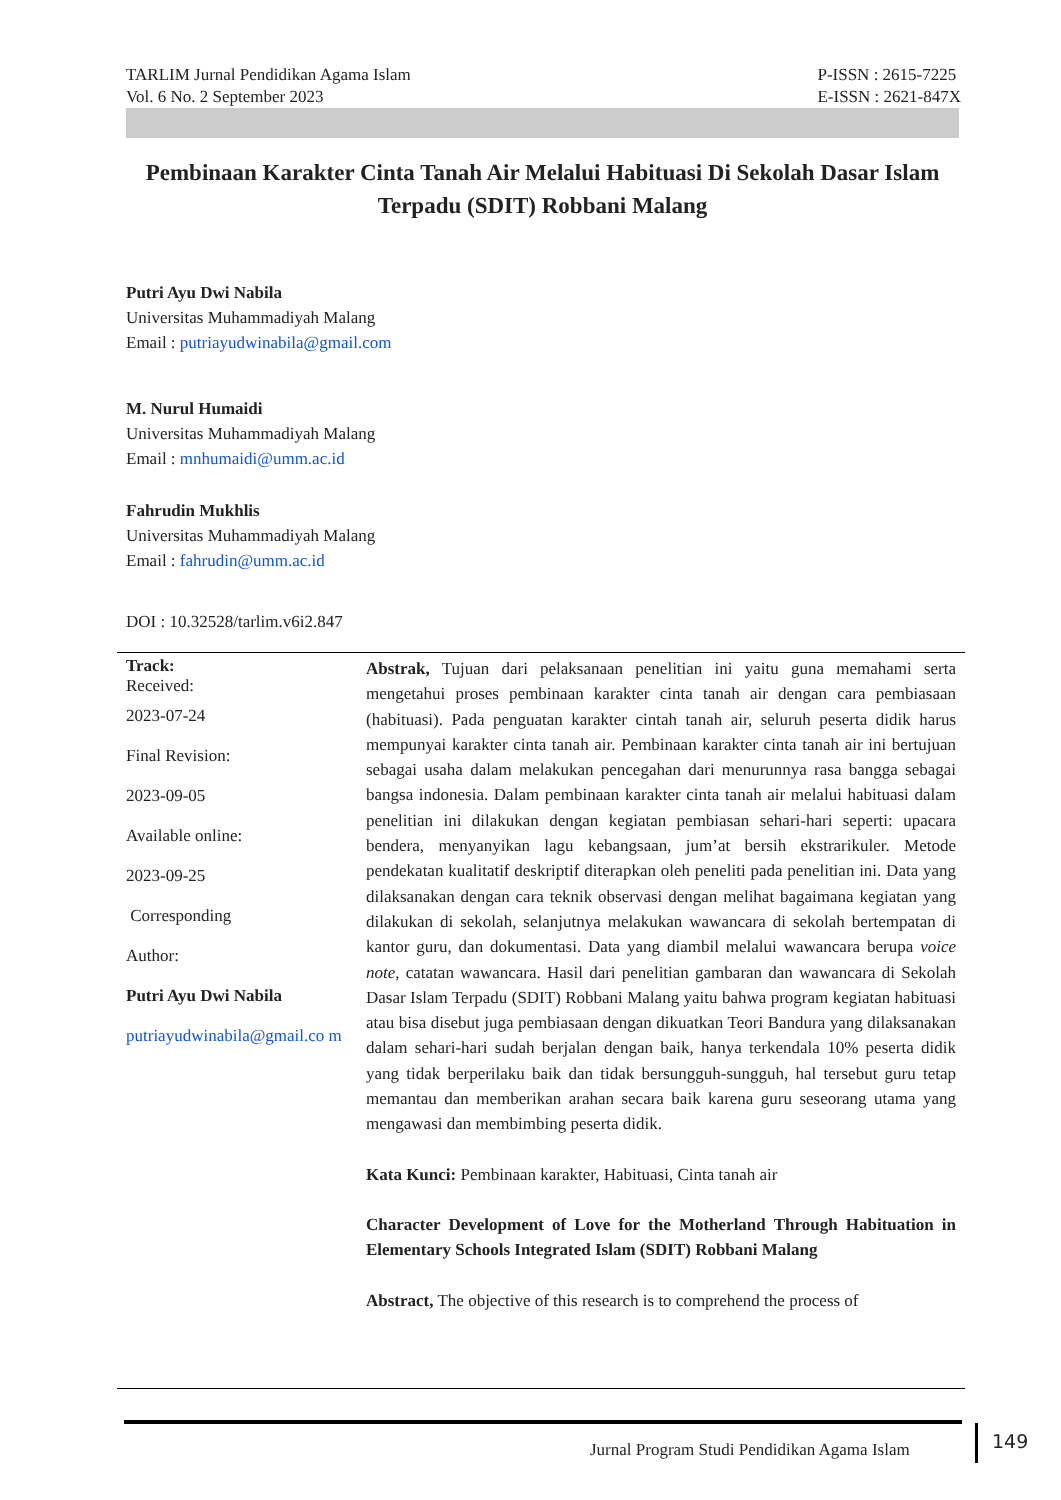TARLIM Jurnal Pendidikan Agama Islam
Vol. 6 No. 2 September 2023
P-ISSN : 2615-7225
E-ISSN : 2621-847X
Pembinaan Karakter Cinta Tanah Air Melalui Habituasi Di Sekolah Dasar Islam Terpadu (SDIT) Robbani Malang
Putri Ayu Dwi Nabila
Universitas Muhammadiyah Malang
Email : putriayudwinabila@gmail.com
M. Nurul Humaidi
Universitas Muhammadiyah Malang
Email : mnhumaidi@umm.ac.id
Fahrudin Mukhlis
Universitas Muhammadiyah Malang
Email : fahrudin@umm.ac.id
DOI : 10.32528/tarlim.v6i2.847
Track:
Received:
2023-07-24
Final Revision:
2023-09-05
Available online:
2023-09-25
Corresponding
Author:
Putri Ayu Dwi Nabila
putriayudwinabila@gmail.co m
Abstrak, Tujuan dari pelaksanaan penelitian ini yaitu guna memahami serta mengetahui proses pembinaan karakter cinta tanah air dengan cara pembiasaan (habituasi). Pada penguatan karakter cintah tanah air, seluruh peserta didik harus mempunyai karakter cinta tanah air. Pembinaan karakter cinta tanah air ini bertujuan sebagai usaha dalam melakukan pencegahan dari menurunnya rasa bangga sebagai bangsa indonesia. Dalam pembinaan karakter cinta tanah air melalui habituasi dalam penelitian ini dilakukan dengan kegiatan pembiasan sehari-hari seperti: upacara bendera, menyanyikan lagu kebangsaan, jum’at bersih ekstrarikuler. Metode pendekatan kualitatif deskriptif diterapkan oleh peneliti pada penelitian ini. Data yang dilaksanakan dengan cara teknik observasi dengan melihat bagaimana kegiatan yang dilakukan di sekolah, selanjutnya melakukan wawancara di sekolah bertempatan di kantor guru, dan dokumentasi. Data yang diambil melalui wawancara berupa voice note, catatan wawancara. Hasil dari penelitian gambaran dan wawancara di Sekolah Dasar Islam Terpadu (SDIT) Robbani Malang yaitu bahwa program kegiatan habituasi atau bisa disebut juga pembiasaan dengan dikuatkan Teori Bandura yang dilaksanakan dalam sehari-hari sudah berjalan dengan baik, hanya terkendala 10% peserta didik yang tidak berperilaku baik dan tidak bersungguh-sungguh, hal tersebut guru tetap memantau dan memberikan arahan secara baik karena guru seseorang utama yang mengawasi dan membimbing peserta didik.
Kata Kunci: Pembinaan karakter, Habituasi, Cinta tanah air
Character Development of Love for the Motherland Through Habituation in Elementary Schools Integrated Islam (SDIT) Robbani Malang
Abstract, The objective of this research is to comprehend the process of
Jurnal Program Studi Pendidikan Agama Islam
149